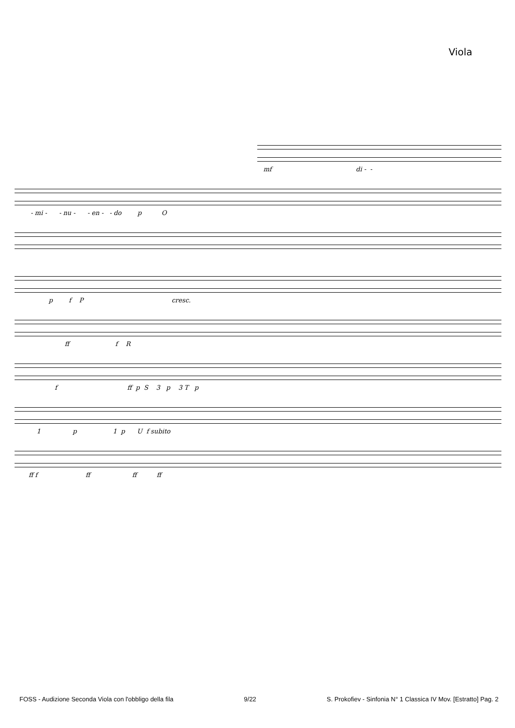Viola
mf di - -
- mi - - nu - - en - - do p O
p f P cresc.
ff f R
f ff p S 3 p 3 T p
1 p 1 p U f subito
ff f ff ff ff
FOSS - Audizione Seconda Viola con l'obbligo della fila 9/22 S. Prokofiev - Sinfonia N° 1 Classica IV Mov. [Estratto] Pag. 2